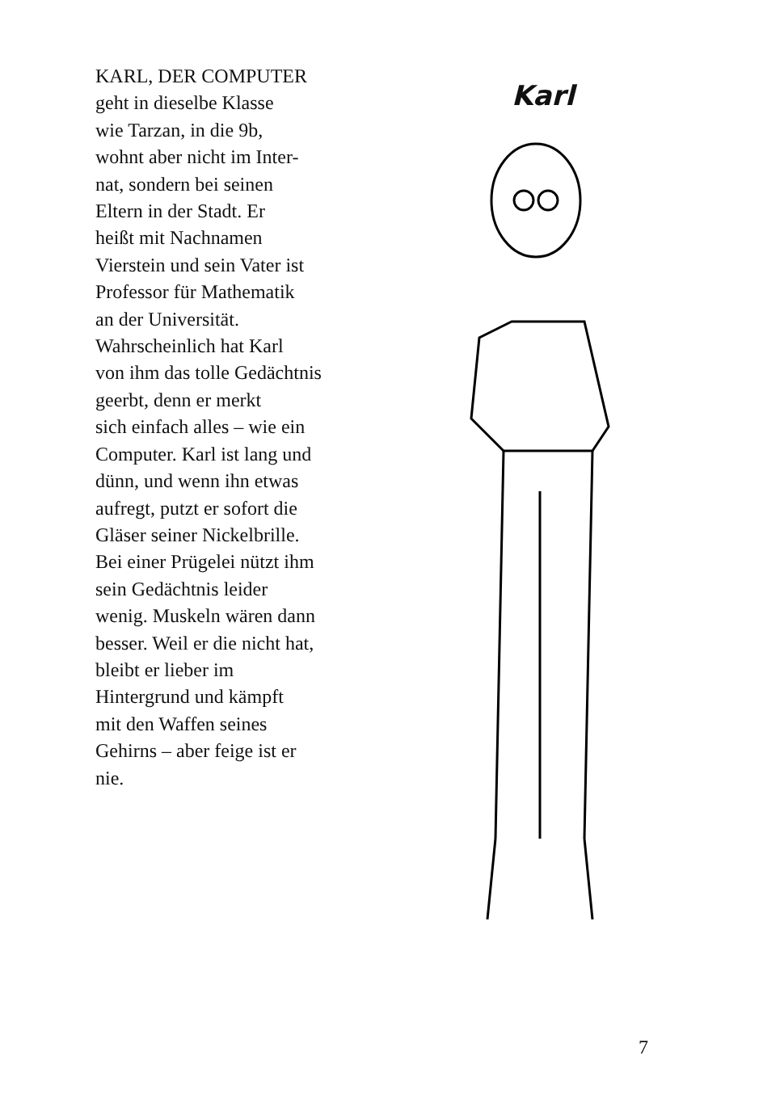KARL, DER COMPUTER
geht in dieselbe Klasse
wie Tarzan, in die 9b,
wohnt aber nicht im Inter-
nat, sondern bei seinen
Eltern in der Stadt. Er
heißt mit Nachnamen
Vierstein und sein Vater ist
Professor für Mathematik
an der Universität.
Wahrscheinlich hat Karl
von ihm das tolle Gedächtnis
geerbt, denn er merkt
sich einfach alles – wie ein
Computer. Karl ist lang und
dünn, und wenn ihn etwas
aufregt, putzt er sofort die
Gläser seiner Nickelbrille.
Bei einer Prügelei nützt ihm
sein Gedächtnis leider
wenig. Muskeln wären dann
besser. Weil er die nicht hat,
bleibt er lieber im
Hintergrund und kämpft
mit den Waffen seines
Gehirns – aber feige ist er
nie.
Karl
7